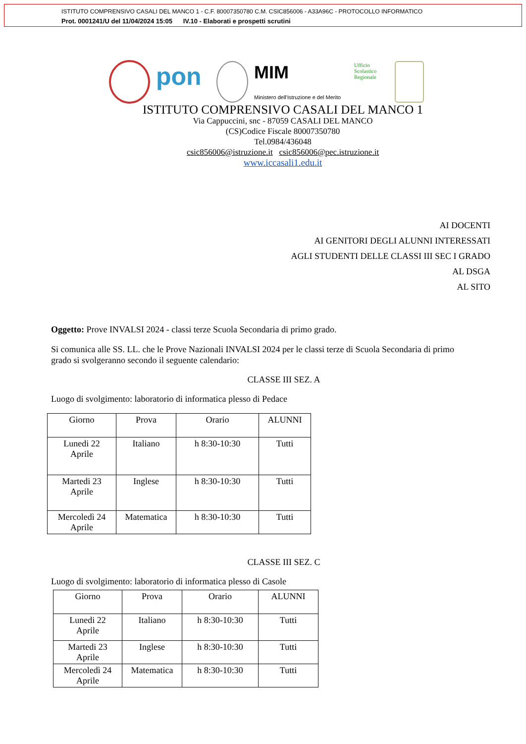ISTITUTO COMPRENSIVO CASALI DEL MANCO 1 - C.F. 80007350780 C.M. CSIC856006 - A33A96C - PROTOCOLLO INFORMATICO
Prot. 0001241/U del 11/04/2024 15:05 IV.10 - Elaborati e prospetti scrutini
pon
MIM
Ministero dell'Istruzione e del Merito
Ufficio Scolastico Regionale
ISTITUTO COMPRENSIVO CASALI DEL MANCO 1
Via Cappuccini, snc - 87059 CASALI DEL MANCO
(CS)Codice Fiscale 80007350780
Tel.0984/436048
csic856006@istruzione.it csic856006@pec.istruzione.it
www.iccasali1.edu.it
AI DOCENTI
AI GENITORI DEGLI ALUNNI INTERESSATI
AGLI STUDENTI DELLE CLASSI III SEC I GRADO
AL DSGA
AL SITO
Oggetto: Prove INVALSI 2024 - classi terze Scuola Secondaria di primo grado.
Si comunica alle SS. LL. che le Prove Nazionali INVALSI 2024 per le classi terze di Scuola Secondaria di primo grado si svolgeranno secondo il seguente calendario:
CLASSE III SEZ. A
Luogo di svolgimento: laboratorio di informatica plesso di Pedace
| Giorno | Prova | Orario | ALUNNI |
| --- | --- | --- | --- |
| Lunedi 22 Aprile | Italiano | h 8:30-10:30 | Tutti |
| Martedi 23 Aprile | Inglese | h 8:30-10:30 | Tutti |
| Mercoledì 24 Aprile | Matematica | h 8:30-10:30 | Tutti |
CLASSE III SEZ. C
Luogo di svolgimento: laboratorio di informatica plesso di Casole
| Giorno | Prova | Orario | ALUNNI |
| --- | --- | --- | --- |
| Lunedi 22 Aprile | Italiano | h 8:30-10:30 | Tutti |
| Martedi 23 Aprile | Inglese | h 8:30-10:30 | Tutti |
| Mercoledì 24 Aprile | Matematica | h 8:30-10:30 | Tutti |